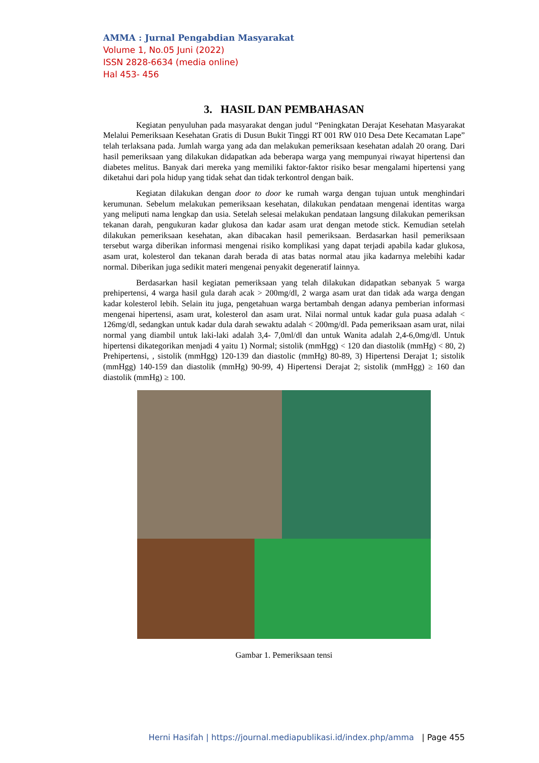AMMA : Jurnal Pengabdian Masyarakat
Volume 1, No.05 Juni (2022)
ISSN 2828-6634 (media online)
Hal 453- 456
3. HASIL DAN PEMBAHASAN
Kegiatan penyuluhan pada masyarakat dengan judul “Peningkatan Derajat Kesehatan Masyarakat Melalui Pemeriksaan Kesehatan Gratis di Dusun Bukit Tinggi RT 001 RW 010 Desa Dete Kecamatan Lape” telah terlaksana pada. Jumlah warga yang ada dan melakukan pemeriksaan kesehatan adalah 20 orang. Dari hasil pemeriksaan yang dilakukan didapatkan ada beberapa warga yang mempunyai riwayat hipertensi dan diabetes melitus. Banyak dari mereka yang memiliki faktor-faktor risiko besar mengalami hipertensi yang diketahui dari pola hidup yang tidak sehat dan tidak terkontrol dengan baik.
Kegiatan dilakukan dengan door to door ke rumah warga dengan tujuan untuk menghindari kerumunan. Sebelum melakukan pemeriksaan kesehatan, dilakukan pendataan mengenai identitas warga yang meliputi nama lengkap dan usia. Setelah selesai melakukan pendataan langsung dilakukan pemeriksan tekanan darah, pengukuran kadar glukosa dan kadar asam urat dengan metode stick. Kemudian setelah dilakukan pemeriksaan kesehatan, akan dibacakan hasil pemeriksaan. Berdasarkan hasil pemeriksaan tersebut warga diberikan informasi mengenai risiko komplikasi yang dapat terjadi apabila kadar glukosa, asam urat, kolesterol dan tekanan darah berada di atas batas normal atau jika kadarnya melebihi kadar normal. Diberikan juga sedikit materi mengenai penyakit degeneratif lainnya.
Berdasarkan hasil kegiatan pemeriksaan yang telah dilakukan didapatkan sebanyak 5 warga prehipertensi, 4 warga hasil gula darah acak > 200mg/dl, 2 warga asam urat dan tidak ada warga dengan kadar kolesterol lebih. Selain itu juga, pengetahuan warga bertambah dengan adanya pemberian informasi mengenai hipertensi, asam urat, kolesterol dan asam urat. Nilai normal untuk kadar gula puasa adalah < 126mg/dl, sedangkan untuk kadar dula darah sewaktu adalah < 200mg/dl. Pada pemeriksaan asam urat, nilai normal yang diambil untuk laki-laki adalah 3,4- 7,0ml/dl dan untuk Wanita adalah 2,4-6,0mg/dl. Untuk hipertensi dikategorikan menjadi 4 yaitu 1) Normal; sistolik (mmHgg) < 120 dan diastolik (mmHg) < 80, 2) Prehipertensi, , sistolik (mmHgg) 120-139 dan diastolic (mmHg) 80-89, 3) Hipertensi Derajat 1; sistolik (mmHgg) 140-159 dan diastolik (mmHg) 90-99, 4) Hipertensi Derajat 2; sistolik (mmHgg) ≥ 160 dan diastolik (mmHg) ≥ 100.
Gambar 1. Pemeriksaan tensi
Herni Hasifah | https://journal.mediapublikasi.id/index.php/amma | Page 455